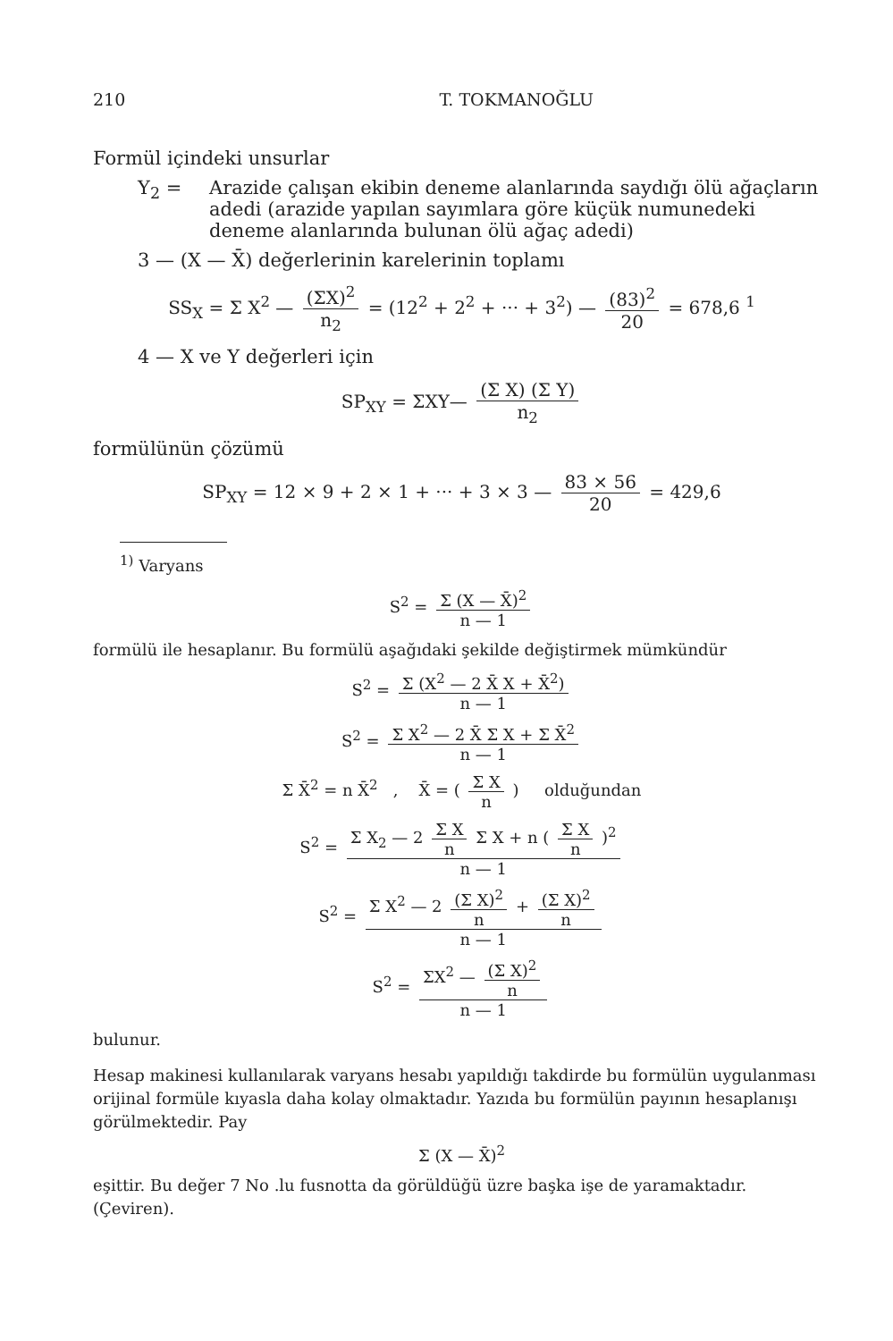210 T. TOKMANOĞLU
Formül içindeki unsurlar
Y<sub>2</sub> = Arazide çalışan ekibin deneme alanlarında saydığı ölü ağaçların adedi (arazide yapılan sayımlara göre küçük numunedeki deneme alanlarında bulunan ölü ağaç adedi)
3 — (X — X̄) değerlerinin karelerinin toplamı
SS<sub>X</sub> = Σ X<sup>2</sup> — (ΣX)<sup>2</sup> n<sub>2</sub> = (12<sup>2</sup> + 2<sup>2</sup> + ··· + 3<sup>2</sup>) — (83)<sup>2</sup> 20 = 678,6 <sup>1</sup>
4 — X ve Y değerleri için
SP<sub>XY</sub> = ΣXY— (Σ X) (Σ Y) n<sub>2</sub>
formülünün çözümü
SP<sub>XY</sub> = 12 × 9 + 2 × 1 + ··· + 3 × 3 — 83 × 56 20 = 429,6
<sup>1)</sup> Varyans
S<sup>2</sup> = Σ (X — X̄)<sup>2</sup> n — 1
formülü ile hesaplanır. Bu formülü aşağıdaki şekilde değiştirmek mümkündür
S<sup>2</sup> = Σ (X<sup>2</sup> — 2 X̄ X + X̄<sup>2</sup>) n — 1
S<sup>2</sup> = Σ X<sup>2</sup> — 2 X̄ Σ X + Σ X̄<sup>2</sup> n — 1
Σ X̄<sup>2</sup> = n X̄<sup>2</sup> , X̄ = ( Σ X n ) olduğundan
S<sup>2</sup> = Σ X<sub>2</sub> — 2 Σ X n Σ X + n ( Σ X n )<sup>2</sup> n — 1
S<sup>2</sup> = Σ X<sup>2</sup> — 2 (Σ X)<sup>2</sup> n + (Σ X)<sup>2</sup> n n — 1
S<sup>2</sup> = ΣX<sup>2</sup> — (Σ X)<sup>2</sup> n n — 1
bulunur.
Hesap makinesi kullanılarak varyans hesabı yapıldığı takdirde bu formülün uygulanması orijinal formüle kıyasla daha kolay olmaktadır. Yazıda bu formülün payının hesaplanışı görülmektedir. Pay
Σ (X — X̄)<sup>2</sup>
eşittir. Bu değer 7 No .lu fusnotta da görüldüğü üzre başka işe de yaramaktadır. (Çeviren).